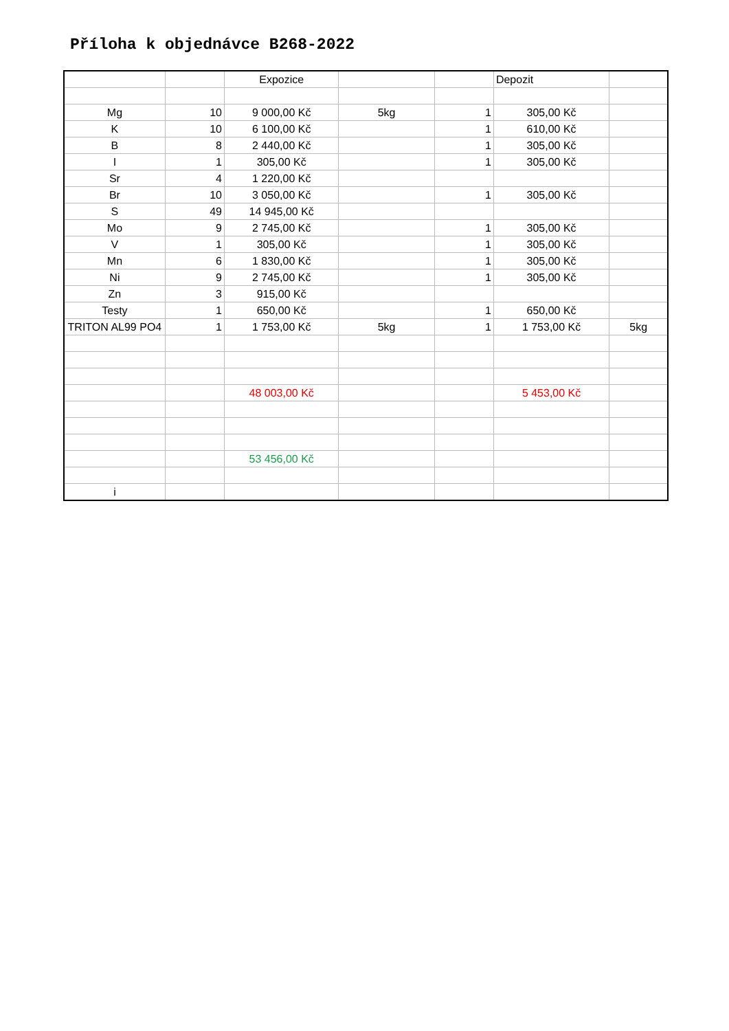Příloha k objednávce B268-2022
| | | Expozice | | | Depozit | |
| Mg | 10 | 9 000,00 Kč | 5kg | 1 | 305,00 Kč | |
| K | 10 | 6 100,00 Kč | | 1 | 610,00 Kč | |
| B | 8 | 2 440,00 Kč | | 1 | 305,00 Kč | |
| I | 1 | 305,00 Kč | | 1 | 305,00 Kč | |
| Sr | 4 | 1 220,00 Kč | | | | |
| Br | 10 | 3 050,00 Kč | | 1 | 305,00 Kč | |
| S | 49 | 14 945,00 Kč | | | | |
| Mo | 9 | 2 745,00 Kč | | 1 | 305,00 Kč | |
| V | 1 | 305,00 Kč | | 1 | 305,00 Kč | |
| Mn | 6 | 1 830,00 Kč | | 1 | 305,00 Kč | |
| Ni | 9 | 2 745,00 Kč | | 1 | 305,00 Kč | |
| Zn | 3 | 915,00 Kč | | | | |
| Testy | 1 | 650,00 Kč | | 1 | 650,00 Kč | |
| TRITON AL99 PO4 | 1 | 1 753,00 Kč | 5kg | 1 | 1 753,00 Kč | 5kg |
| | | 48 003,00 Kč | | | 5 453,00 Kč | |
| | | 53 456,00 Kč | | | | |
| i | | | | | | |